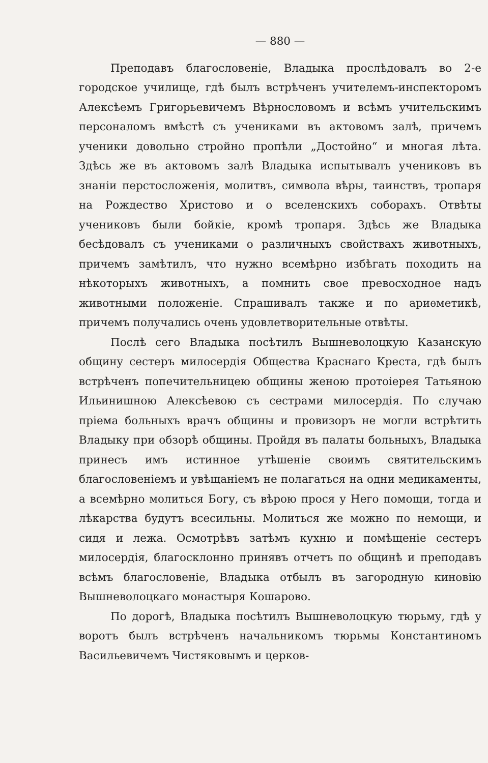— 880 —
Преподавъ благословеніе, Владыка прослѣдовалъ во 2-е городское училище, гдѣ былъ встрѣченъ учителемъ-инспекторомъ Алексѣемъ Григорьевичемъ Вѣрнословомъ и всѣмъ учительскимъ персоналомъ вмѣстѣ съ учениками въ актовомъ залѣ, причемъ ученики довольно стройно пропѣли „Достойно“ и многая лѣта. Здѣсь же въ актовомъ залѣ Владыка испытывалъ учениковъ въ знаніи перстосложенія, молитвъ, символа вѣры, таинствъ, тропаря на Рождество Христово и о вселенскихъ соборахъ. Отвѣты учениковъ были бойкіе, кромѣ тропаря. Здѣсь же Владыка бесѣдовалъ съ учениками о различныхъ свойствахъ животныхъ, причемъ замѣтилъ, что нужно всемѣрно избѣгать походить на нѣкоторыхъ животныхъ, а помнить свое превосходное надъ животными положеніе. Спрашивалъ также и по ариѳметикѣ, причемъ получались очень удовлетворительные отвѣты.
Послѣ сего Владыка посѣтилъ Вышневолоцкую Казанскую общину сестеръ милосердія Общества Краснаго Креста, гдѣ былъ встрѣченъ попечительницею общины женою протоіерея Татьяною Ильинишною Алексѣевою съ сестрами милосердія. По случаю пріема больныхъ врачъ общины и провизоръ не могли встрѣтить Владыку при обзорѣ общины. Пройдя въ палаты больныхъ, Владыка принесъ имъ истинное утѣшеніе своимъ святительскимъ благословеніемъ и увѣщаніемъ не полагаться на одни медикаменты, а всемѣрно молиться Богу, съ вѣрою прося у Него помощи, тогда и лѣкарства будутъ всесильны. Молиться же можно по немощи, и сидя и лежа. Осмотрѣвъ затѣмъ кухню и помѣщеніе сестеръ милосердія, благосклонно принявъ отчетъ по общинѣ и преподавъ всѣмъ благословеніе, Владыка отбылъ въ загородную киновію Вышневолоцкаго монастыря Кошарово.
По дорогѣ, Владыка посѣтилъ Вышневолоцкую тюрьму, гдѣ у воротъ былъ встрѣченъ начальникомъ тюрьмы Константиномъ Васильевичемъ Чистяковымъ и церков-